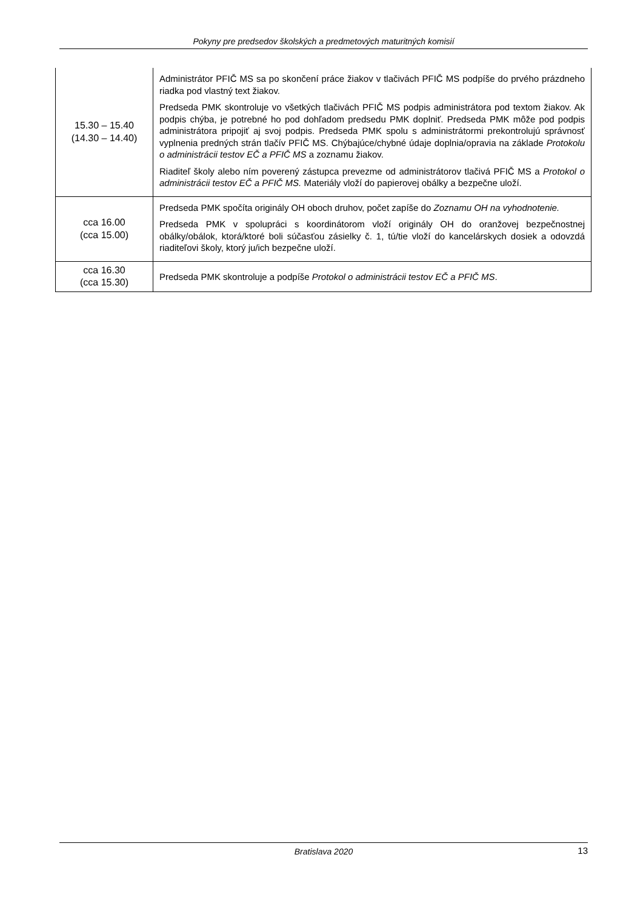Pokyny pre predsedov školských a predmetových maturitných komisií
| 15.30 – 15.40 (14.30 – 14.40) | Administrátor PFIČ MS sa po skončení práce žiakov v tlačivách PFIČ MS podpíše do prvého prázdneho riadka pod vlastný text žiakov. Predseda PMK skontroluje vo všetkých tlačivách PFIČ MS podpis administrátora pod textom žiakov. Ak podpis chýba, je potrebné ho pod dohľadom predsedu PMK doplniť. Predseda PMK môže pod podpis administrátora pripojiť aj svoj podpis. Predseda PMK spolu s administrátormi prekontrolujú správnosť vyplnenia predných strán tlačív PFIČ MS. Chýbajúce/chybné údaje doplnia/opravia na základe Protokolu o administrácii testov EČ a PFIČ MS a zoznamu žiakov. Riaditeľ školy alebo ním poverený zástupca prevezme od administrátorov tlačivá PFIČ MS a Protokol o administrácii testov EČ a PFIČ MS. Materiály vloží do papierovej obálky a bezpečne uloží. |
| cca 16.00 (cca 15.00) | Predseda PMK spočíta originály OH oboch druhov, počet zapíše do Zoznamu OH na vyhodnotenie. Predseda PMK v spolupráci s koordinátorom vloží originály OH do oranžovej bezpečnostnej obálky/obálok, ktorá/ktoré boli súčasťou zásielky č. 1, tú/tie vloží do kancelárskych dosiek a odovzdá riaditeľovi školy, ktorý ju/ich bezpečne uloží. |
| cca 16.30 (cca 15.30) | Predseda PMK skontroluje a podpíše Protokol o administrácii testov EČ a PFIČ MS . |
Bratislava 2020 13